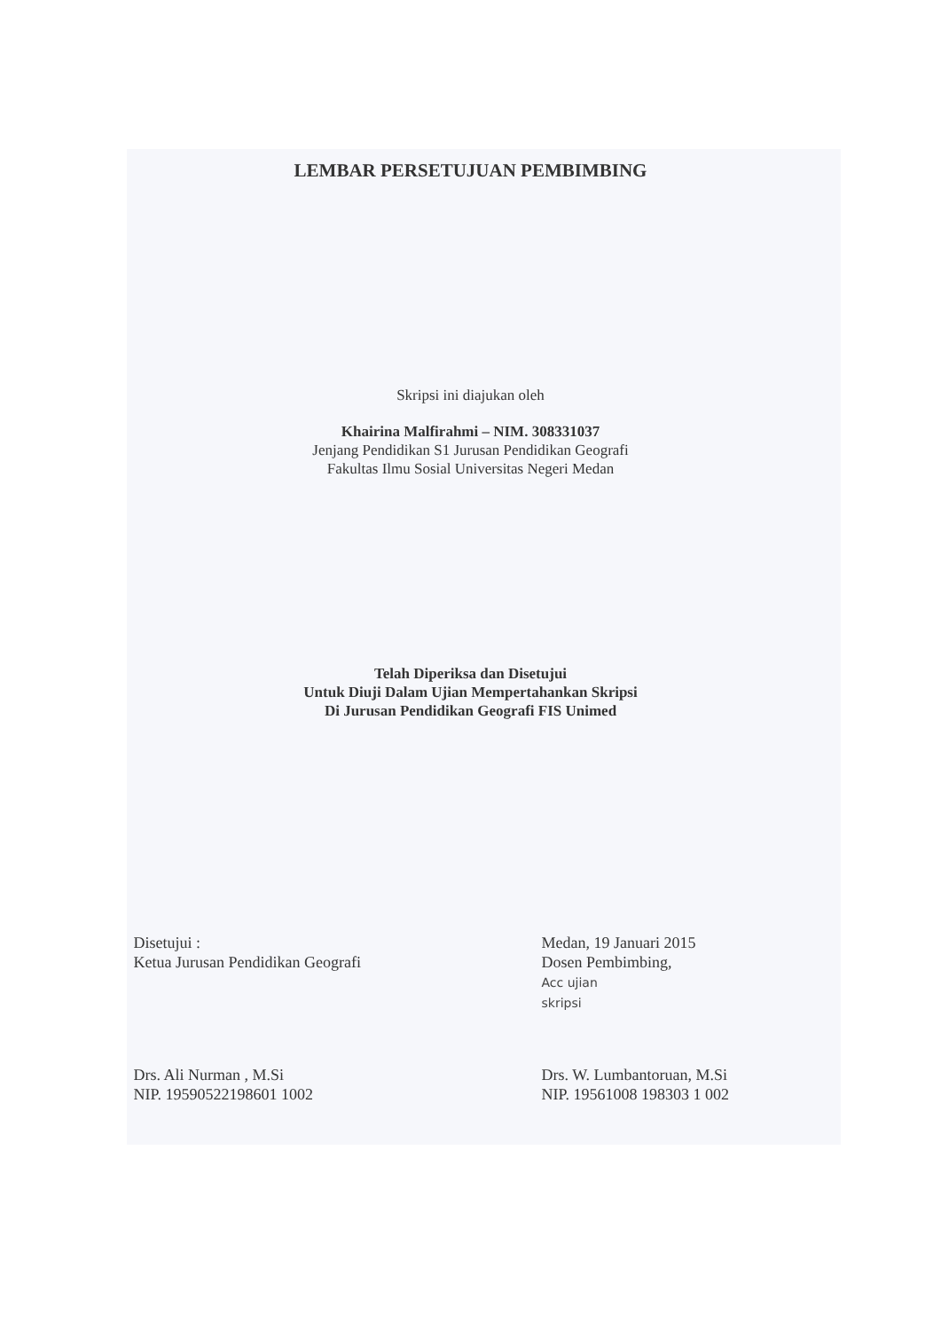LEMBAR PERSETUJUAN PEMBIMBING
Skripsi ini diajukan oleh
Khairina Malfirahmi – NIM. 308331037
Jenjang Pendidikan S1 Jurusan Pendidikan Geografi
Fakultas Ilmu Sosial Universitas Negeri Medan
Telah Diperiksa dan Disetujui
Untuk Diuji Dalam Ujian Mempertahankan Skripsi
Di Jurusan Pendidikan Geografi FIS Unimed
Disetujui :
Ketua Jurusan Pendidikan Geografi
Drs. Ali Nurman , M.Si
NIP. 19590522198601 1002
Medan, 19 Januari 2015
Dosen Pembimbing,
Acc ujian
skripsi
Drs. W. Lumbantoruan, M.Si
NIP. 19561008 198303 1 002